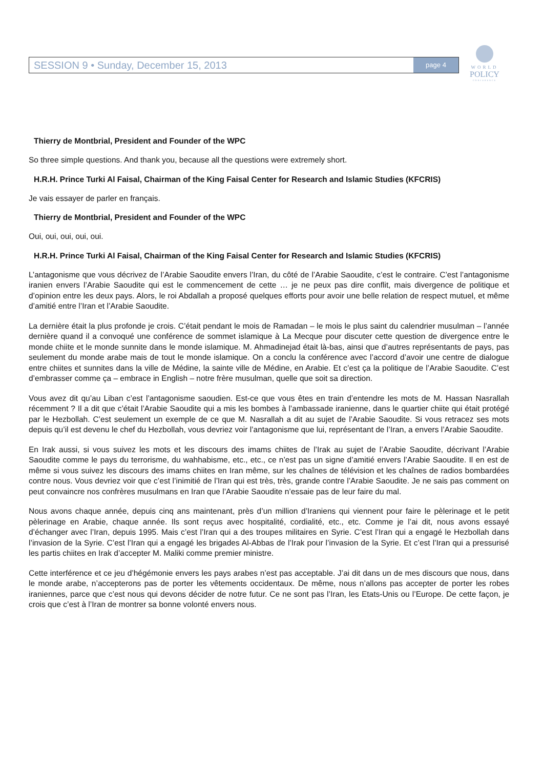SESSION 9 • Sunday, December 15, 2013
page 4
WORLD
POLICY
CONFERENCE
Thierry de Montbrial, President and Founder of the WPC
So three simple questions. And thank you, because all the questions were extremely short.
H.R.H. Prince Turki Al Faisal, Chairman of the King Faisal Center for Research and Islamic Studies (KFCRIS)
Je vais essayer de parler en français.
Thierry de Montbrial, President and Founder of the WPC
Oui, oui, oui, oui, oui.
H.R.H. Prince Turki Al Faisal, Chairman of the King Faisal Center for Research and Islamic Studies (KFCRIS)
L’antagonisme que vous décrivez de l’Arabie Saoudite envers l’Iran, du côté de l’Arabie Saoudite, c’est le contraire. C’est l’antagonisme iranien envers l’Arabie Saoudite qui est le commencement de cette … je ne peux pas dire conflit, mais divergence de politique et d’opinion entre les deux pays. Alors, le roi Abdallah a proposé quelques efforts pour avoir une belle relation de respect mutuel, et même d’amitié entre l’Iran et l’Arabie Saoudite.
La dernière était la plus profonde je crois. C’était pendant le mois de Ramadan – le mois le plus saint du calendrier musulman – l’année dernière quand il a convoqué une conférence de sommet islamique à La Mecque pour discuter cette question de divergence entre le monde chiite et le monde sunnite dans le monde islamique. M. Ahmadinejad était là-bas, ainsi que d’autres représentants de pays, pas seulement du monde arabe mais de tout le monde islamique. On a conclu la conférence avec l’accord d’avoir une centre de dialogue entre chiites et sunnites dans la ville de Médine, la sainte ville de Médine, en Arabie. Et c’est ça la politique de l’Arabie Saoudite. C’est d’embrasser comme ça – embrace in English – notre frère musulman, quelle que soit sa direction.
Vous avez dit qu’au Liban c’est l’antagonisme saoudien. Est-ce que vous êtes en train d’entendre les mots de M. Hassan Nasrallah récemment ? Il a dit que c’était l’Arabie Saoudite qui a mis les bombes à l’ambassade iranienne, dans le quartier chiite qui était protégé par le Hezbollah. C’est seulement un exemple de ce que M. Nasrallah a dit au sujet de l’Arabie Saoudite. Si vous retracez ses mots depuis qu’il est devenu le chef du Hezbollah, vous devriez voir l’antagonisme que lui, représentant de l’Iran, a envers l’Arabie Saoudite.
En Irak aussi, si vous suivez les mots et les discours des imams chiites de l’Irak au sujet de l’Arabie Saoudite, décrivant l’Arabie Saoudite comme le pays du terrorisme, du wahhabisme, etc., etc., ce n’est pas un signe d’amitié envers l’Arabie Saoudite. Il en est de même si vous suivez les discours des imams chiites en Iran même, sur les chaînes de télévision et les chaînes de radios bombardées contre nous. Vous devriez voir que c’est l’inimitié de l’Iran qui est très, très, grande contre l’Arabie Saoudite. Je ne sais pas comment on peut convaincre nos confrères musulmans en Iran que l’Arabie Saoudite n’essaie pas de leur faire du mal.
Nous avons chaque année, depuis cinq ans maintenant, près d’un million d’Iraniens qui viennent pour faire le pèlerinage et le petit pèlerinage en Arabie, chaque année. Ils sont reçus avec hospitalité, cordialité, etc., etc. Comme je l’ai dit, nous avons essayé d’échanger avec l’Iran, depuis 1995. Mais c’est l’Iran qui a des troupes militaires en Syrie. C’est l’Iran qui a engagé le Hezbollah dans l’invasion de la Syrie. C’est l’Iran qui a engagé les brigades Al-Abbas de l’Irak pour l’invasion de la Syrie. Et c’est l’Iran qui a pressurisé les partis chiites en Irak d’accepter M. Maliki comme premier ministre.
Cette interférence et ce jeu d’hégémonie envers les pays arabes n’est pas acceptable. J’ai dit dans un de mes discours que nous, dans le monde arabe, n’accepterons pas de porter les vêtements occidentaux. De même, nous n’allons pas accepter de porter les robes iraniennes, parce que c’est nous qui devons décider de notre futur. Ce ne sont pas l’Iran, les Etats-Unis ou l’Europe. De cette façon, je crois que c’est à l’Iran de montrer sa bonne volonté envers nous.